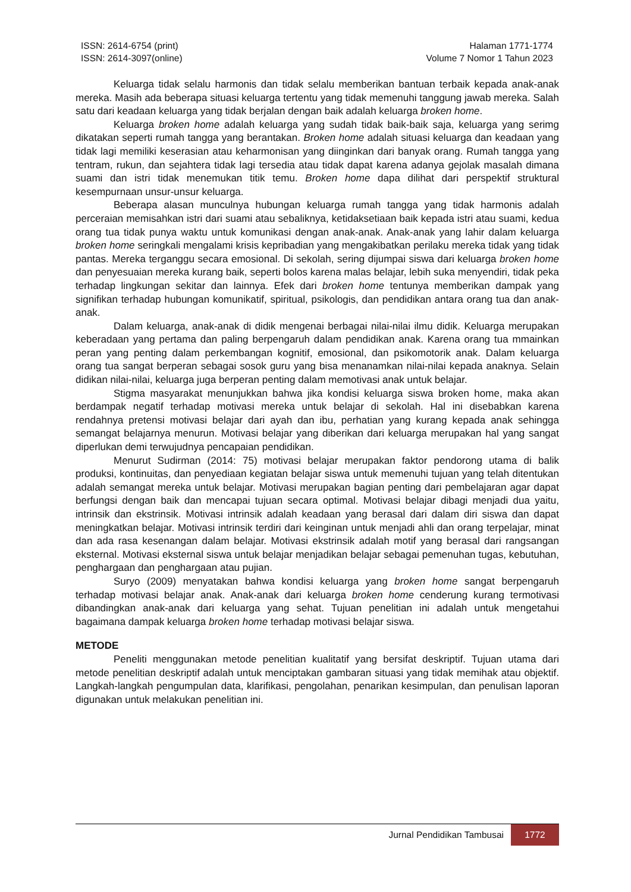ISSN: 2614-6754 (print)
ISSN: 2614-3097(online)
Halaman 1771-1774
Volume 7 Nomor 1 Tahun 2023
Keluarga tidak selalu harmonis dan tidak selalu memberikan bantuan terbaik kepada anak-anak mereka. Masih ada beberapa situasi keluarga tertentu yang tidak memenuhi tanggung jawab mereka. Salah satu dari keadaan keluarga yang tidak berjalan dengan baik adalah keluarga broken home.
Keluarga broken home adalah keluarga yang sudah tidak baik-baik saja, keluarga yang serimg dikatakan seperti rumah tangga yang berantakan. Broken home adalah situasi keluarga dan keadaan yang tidak lagi memiliki keserasian atau keharmonisan yang diinginkan dari banyak orang. Rumah tangga yang tentram, rukun, dan sejahtera tidak lagi tersedia atau tidak dapat karena adanya gejolak masalah dimana suami dan istri tidak menemukan titik temu. Broken home dapa dilihat dari perspektif struktural kesempurnaan unsur-unsur keluarga.
Beberapa alasan munculnya hubungan keluarga rumah tangga yang tidak harmonis adalah perceraian memisahkan istri dari suami atau sebaliknya, ketidaksetiaan baik kepada istri atau suami, kedua orang tua tidak punya waktu untuk komunikasi dengan anak-anak. Anak-anak yang lahir dalam keluarga broken home seringkali mengalami krisis kepribadian yang mengakibatkan perilaku mereka tidak yang tidak pantas. Mereka terganggu secara emosional. Di sekolah, sering dijumpai siswa dari keluarga broken home dan penyesuaian mereka kurang baik, seperti bolos karena malas belajar, lebih suka menyendiri, tidak peka terhadap lingkungan sekitar dan lainnya. Efek dari broken home tentunya memberikan dampak yang signifikan terhadap hubungan komunikatif, spiritual, psikologis, dan pendidikan antara orang tua dan anak-anak.
Dalam keluarga, anak-anak di didik mengenai berbagai nilai-nilai ilmu didik. Keluarga merupakan keberadaan yang pertama dan paling berpengaruh dalam pendidikan anak. Karena orang tua mmainkan peran yang penting dalam perkembangan kognitif, emosional, dan psikomotorik anak. Dalam keluarga orang tua sangat berperan sebagai sosok guru yang bisa menanamkan nilai-nilai kepada anaknya. Selain didikan nilai-nilai, keluarga juga berperan penting dalam memotivasi anak untuk belajar.
Stigma masyarakat menunjukkan bahwa jika kondisi keluarga siswa broken home, maka akan berdampak negatif terhadap motivasi mereka untuk belajar di sekolah. Hal ini disebabkan karena rendahnya pretensi motivasi belajar dari ayah dan ibu, perhatian yang kurang kepada anak sehingga semangat belajarnya menurun. Motivasi belajar yang diberikan dari keluarga merupakan hal yang sangat diperlukan demi terwujudnya pencapaian pendidikan.
Menurut Sudirman (2014: 75) motivasi belajar merupakan faktor pendorong utama di balik produksi, kontinuitas, dan penyediaan kegiatan belajar siswa untuk memenuhi tujuan yang telah ditentukan adalah semangat mereka untuk belajar. Motivasi merupakan bagian penting dari pembelajaran agar dapat berfungsi dengan baik dan mencapai tujuan secara optimal. Motivasi belajar dibagi menjadi dua yaitu, intrinsik dan ekstrinsik. Motivasi intrinsik adalah keadaan yang berasal dari dalam diri siswa dan dapat meningkatkan belajar. Motivasi intrinsik terdiri dari keinginan untuk menjadi ahli dan orang terpelajar, minat dan ada rasa kesenangan dalam belajar. Motivasi ekstrinsik adalah motif yang berasal dari rangsangan eksternal. Motivasi eksternal siswa untuk belajar menjadikan belajar sebagai pemenuhan tugas, kebutuhan, penghargaan dan penghargaan atau pujian.
Suryo (2009) menyatakan bahwa kondisi keluarga yang broken home sangat berpengaruh terhadap motivasi belajar anak. Anak-anak dari keluarga broken home cenderung kurang termotivasi dibandingkan anak-anak dari keluarga yang sehat. Tujuan penelitian ini adalah untuk mengetahui bagaimana dampak keluarga broken home terhadap motivasi belajar siswa.
METODE
Peneliti menggunakan metode penelitian kualitatif yang bersifat deskriptif. Tujuan utama dari metode penelitian deskriptif adalah untuk menciptakan gambaran situasi yang tidak memihak atau objektif. Langkah-langkah pengumpulan data, klarifikasi, pengolahan, penarikan kesimpulan, dan penulisan laporan digunakan untuk melakukan penelitian ini.
Jurnal Pendidikan Tambusai 1772